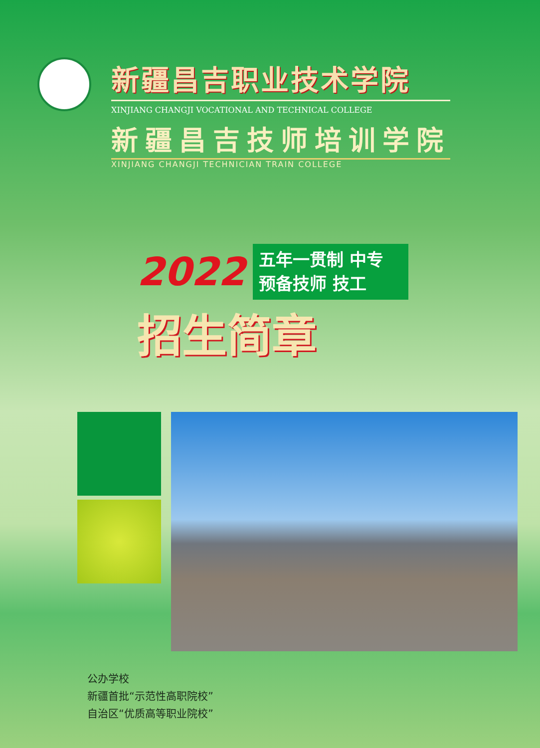新疆昌吉职业技术学院
XINJIANG CHANGJI VOCATIONAL AND TECHNICAL COLLEGE
新疆昌吉技师培训学院
XINJIANG CHANGJI TECHNICIAN TRAIN COLLEGE
2022
五年一贯制 中专
预备技师 技工
招生简章
公办学校
新疆首批“示范性高职院校”
自治区“优质高等职业院校”